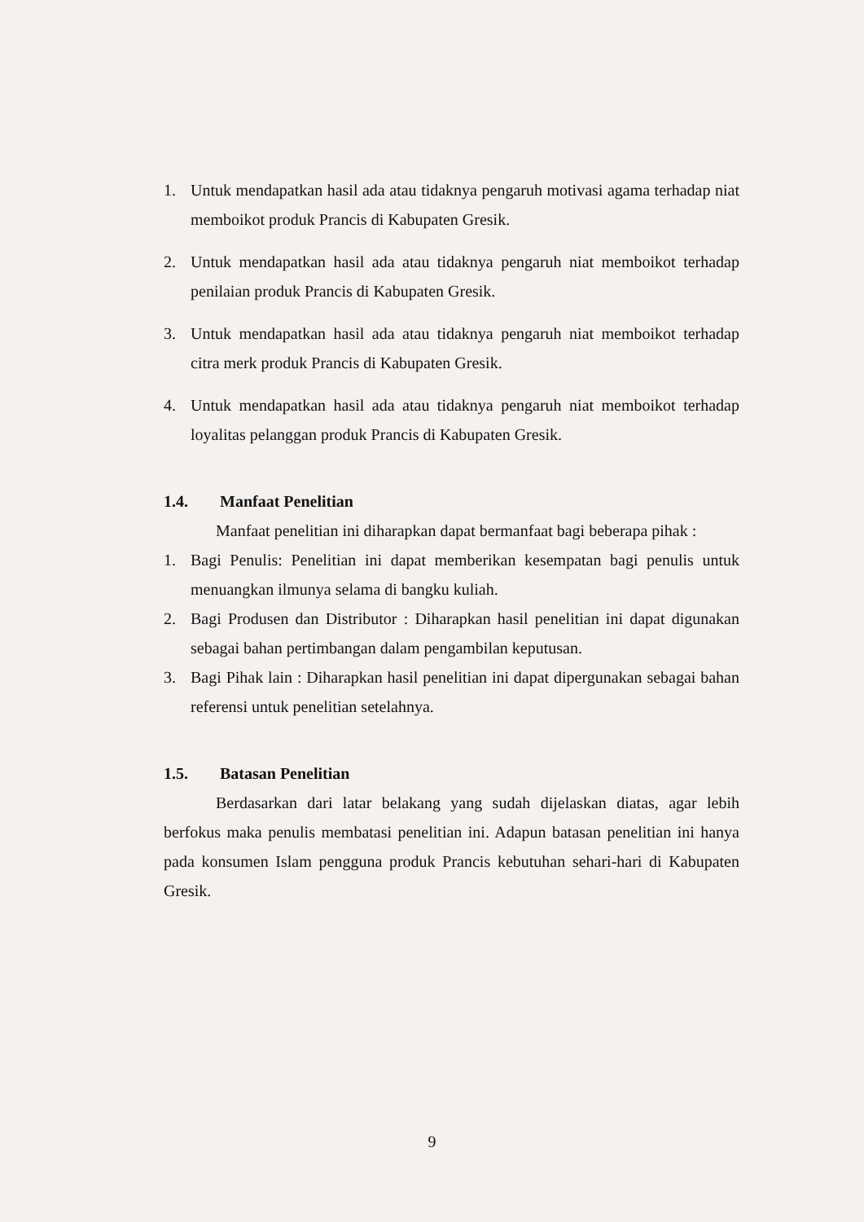1. Untuk mendapatkan hasil ada atau tidaknya pengaruh motivasi agama terhadap niat memboikot produk Prancis di Kabupaten Gresik.
2. Untuk mendapatkan hasil ada atau tidaknya pengaruh niat memboikot terhadap penilaian produk Prancis di Kabupaten Gresik.
3. Untuk mendapatkan hasil ada atau tidaknya pengaruh niat memboikot terhadap citra merk produk Prancis di Kabupaten Gresik.
4. Untuk mendapatkan hasil ada atau tidaknya pengaruh niat memboikot terhadap loyalitas pelanggan produk Prancis di Kabupaten Gresik.
1.4. Manfaat Penelitian
Manfaat penelitian ini diharapkan dapat bermanfaat bagi beberapa pihak :
1. Bagi Penulis: Penelitian ini dapat memberikan kesempatan bagi penulis untuk menuangkan ilmunya selama di bangku kuliah.
2. Bagi Produsen dan Distributor : Diharapkan hasil penelitian ini dapat digunakan sebagai bahan pertimbangan dalam pengambilan keputusan.
3. Bagi Pihak lain : Diharapkan hasil penelitian ini dapat dipergunakan sebagai bahan referensi untuk penelitian setelahnya.
1.5. Batasan Penelitian
Berdasarkan dari latar belakang yang sudah dijelaskan diatas, agar lebih berfokus maka penulis membatasi penelitian ini. Adapun batasan penelitian ini hanya pada konsumen Islam pengguna produk Prancis kebutuhan sehari-hari di Kabupaten Gresik.
9